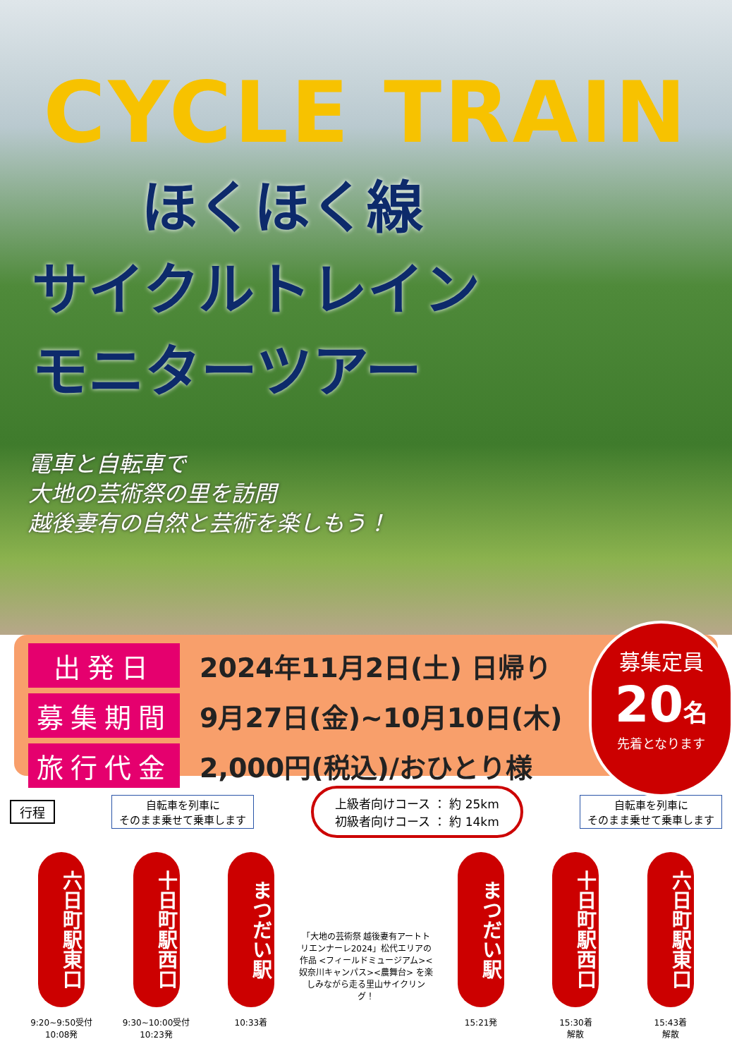CYCLE TRAIN
ほくほく線
サイクルトレイン
モニターツアー
電車と自転車で
大地の芸術祭の里を訪問
越後妻有の自然と芸術を楽しもう！
出発日
2024年11月2日(土) 日帰り
募集期間
9月27日(金)~10月10日(木)
旅行代金
2,000円(税込)/おひとり様
募集定員
20名
先着となります
行程
自転車を列車に
そのまま乗せて乗車します
上級者向けコース ： 約 25km
初級者向けコース ： 約 14km
自転車を列車に
そのまま乗せて乗車します
六日町駅東口
9:20~9:50受付
10:08発
十日町駅西口
9:30~10:00受付
10:23発
まつだい駅
10:33着
「大地の芸術祭 越後妻有アートトリエンナーレ2024」松代エリアの作品 <フィールドミュージアム><奴奈川キャンパス><農舞台> を楽しみながら走る里山サイクリング！
まつだい駅
15:21発
十日町駅西口
15:30着
解散
六日町駅東口
15:43着
解散